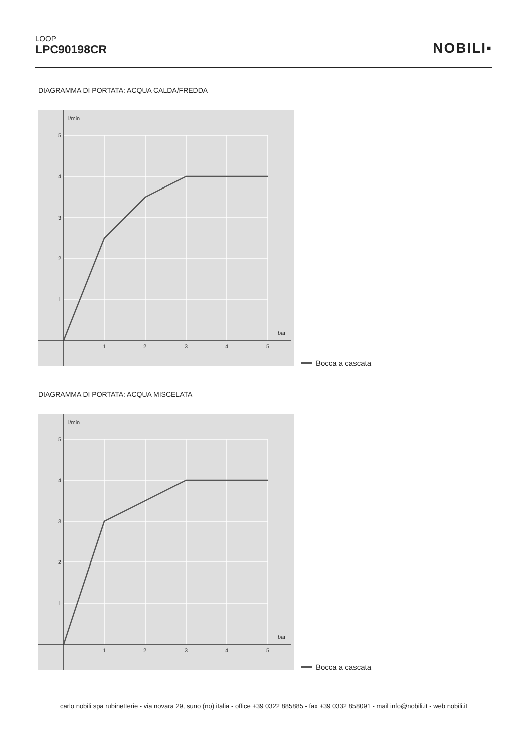LOOP
LPC90198CR
NOBILI▪
DIAGRAMMA DI PORTATA: ACQUA CALDA/FREDDA
l/min
bar
5
4
3
2
1
1
2
3
4
5
Bocca a cascata
DIAGRAMMA DI PORTATA: ACQUA MISCELATA
l/min
bar
5
4
3
2
1
1
2
3
4
5
Bocca a cascata
carlo nobili spa rubinetterie - via novara 29, suno (no) italia - office +39 0322 885885 - fax +39 0332 858091 - mail info@nobili.it - web nobili.it